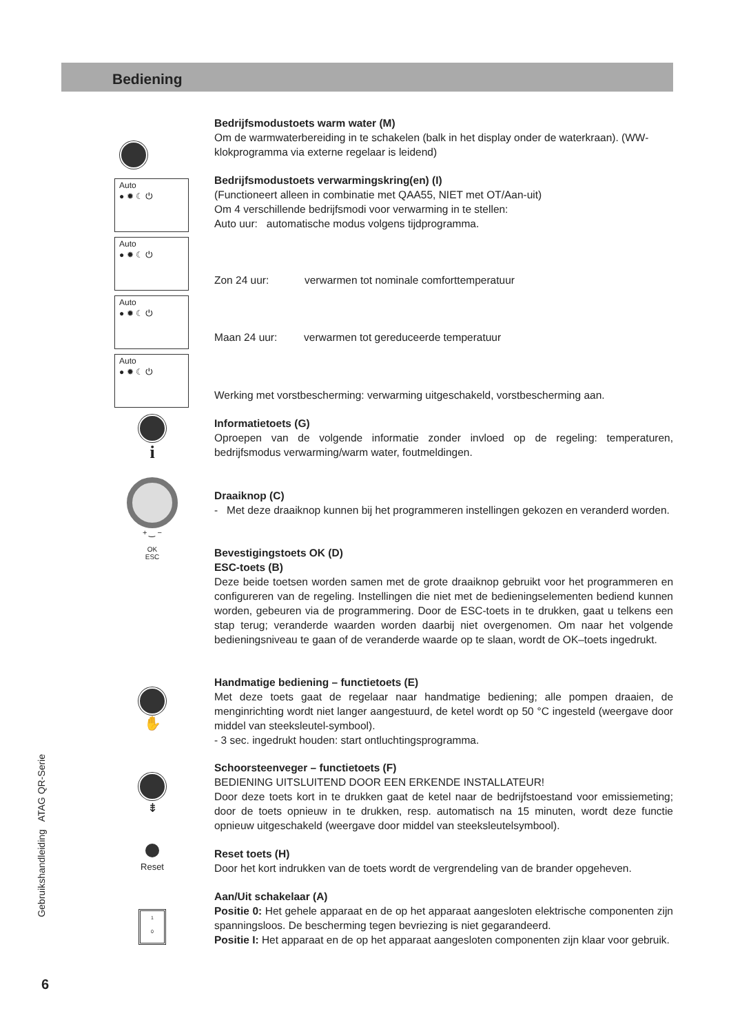Bediening
Bedrijfsmodustoets warm water (M)
Om de warmwaterbereiding in te schakelen (balk in het display onder de waterkraan). (WW-klokprogramma via externe regelaar is leidend)
Auto
● ✹ ☾ ⏻
Auto
● ✹ ☾ ⏻
Auto
● ✹ ☾ ⏻
Auto
● ✹ ☾ ⏻
Bedrijfsmodustoets verwarmingskring(en) (I)
(Functioneert alleen in combinatie met QAA55, NIET met OT/Aan-uit)
Om 4 verschillende bedrijfsmodi voor verwarming in te stellen:
Auto uur: automatische modus volgens tijdprogramma.
Zon 24 uur: verwarmen tot nominale comforttemperatuur
Maan 24 uur: verwarmen tot gereduceerde temperatuur
Werking met vorstbescherming: verwarming uitgeschakeld, vorstbescherming aan.
i
Informatietoets (G)
Oproepen van de volgende informatie zonder invloed op de regeling: temperaturen, bedrijfsmodus verwarming/warm water, foutmeldingen.
+ ‿ −
OK
ESC
Draaiknop (C)
- Met deze draaiknop kunnen bij het programmeren instellingen gekozen en veranderd worden.
Bevestigingstoets OK (D)
ESC-toets (B)
Deze beide toetsen worden samen met de grote draaiknop gebruikt voor het programmeren en configureren van de regeling. Instellingen die niet met de bedieningselementen bediend kunnen worden, gebeuren via de programmering. Door de ESC-toets in te drukken, gaat u telkens een stap terug; veranderde waarden worden daarbij niet overgenomen. Om naar het volgende bedieningsniveau te gaan of de veranderde waarde op te slaan, wordt de OK–toets ingedrukt.
✋
Handmatige bediening – functietoets (E)
Met deze toets gaat de regelaar naar handmatige bediening; alle pompen draaien, de menginrichting wordt niet langer aangestuurd, de ketel wordt op 50 °C ingesteld (weergave door middel van steeksleutel-symbool).
- 3 sec. ingedrukt houden: start ontluchtingsprogramma.
⇟
Schoorsteenveger – functietoets (F)
BEDIENING UITSLUITEND DOOR EEN ERKENDE INSTALLATEUR!
Door deze toets kort in te drukken gaat de ketel naar de bedrijfstoestand voor emissiemeting; door de toets opnieuw in te drukken, resp. automatisch na 15 minuten, wordt deze functie opnieuw uitgeschakeld (weergave door middel van steeksleutelsymbool).
Reset
Reset toets (H)
Door het kort indrukken van de toets wordt de vergrendeling van de brander opgeheven.
1
0
Aan/Uit schakelaar (A)
Positie 0: Het gehele apparaat en de op het apparaat aangesloten elektrische componenten zijn spanningsloos. De bescherming tegen bevriezing is niet gegarandeerd.
Positie I: Het apparaat en de op het apparaat aangesloten componenten zijn klaar voor gebruik.
Gebruikshandleiding ATAG QR-Serie
6